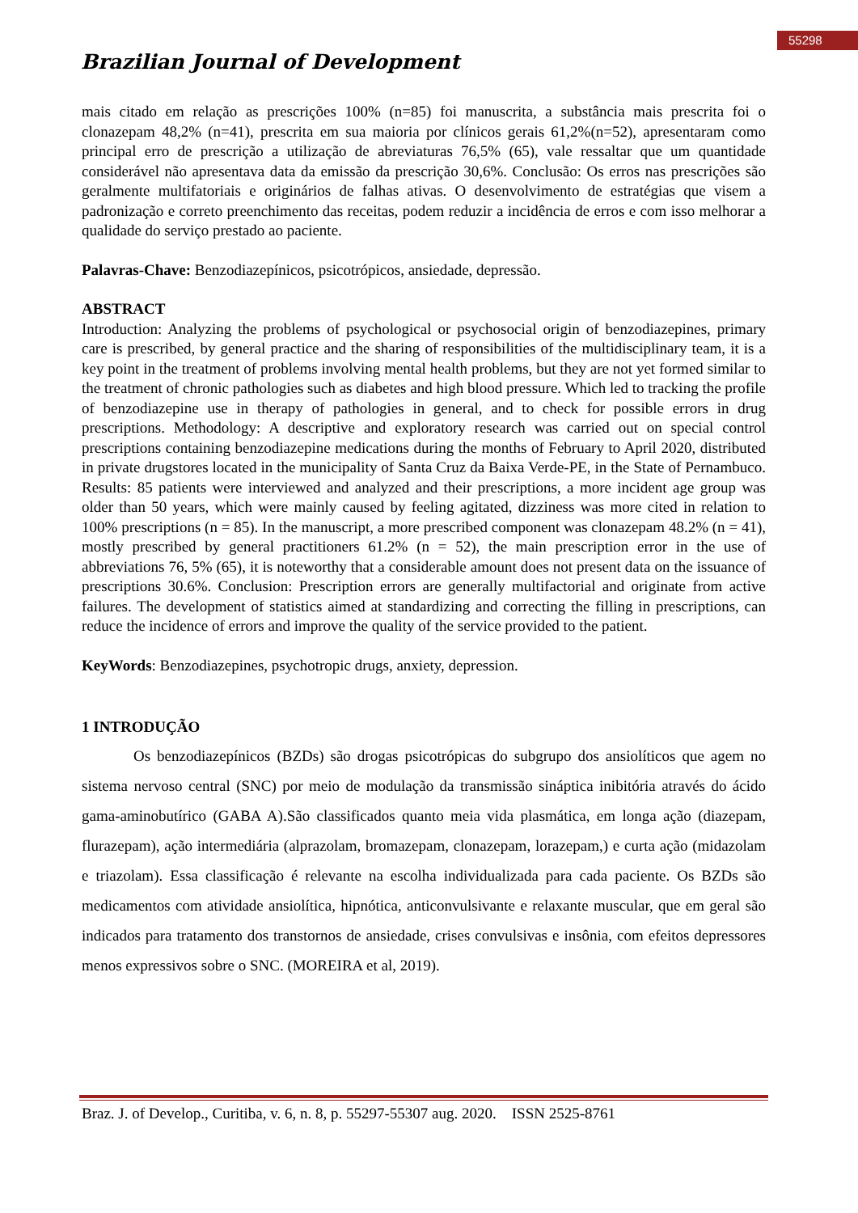55298
Brazilian Journal of Development
mais citado em relação as prescrições 100% (n=85) foi manuscrita, a substância mais prescrita foi o clonazepam 48,2% (n=41), prescrita em sua maioria por clínicos gerais 61,2%(n=52), apresentaram como principal erro de prescrição a utilização de abreviaturas 76,5% (65), vale ressaltar que um quantidade considerável não apresentava data da emissão da prescrição 30,6%. Conclusão: Os erros nas prescrições são geralmente multifatoriais e originários de falhas ativas. O desenvolvimento de estratégias que visem a padronização e correto preenchimento das receitas, podem reduzir a incidência de erros e com isso melhorar a qualidade do serviço prestado ao paciente.
Palavras-Chave: Benzodiazepínicos, psicotrópicos, ansiedade, depressão.
ABSTRACT
Introduction: Analyzing the problems of psychological or psychosocial origin of benzodiazepines, primary care is prescribed, by general practice and the sharing of responsibilities of the multidisciplinary team, it is a key point in the treatment of problems involving mental health problems, but they are not yet formed similar to the treatment of chronic pathologies such as diabetes and high blood pressure. Which led to tracking the profile of benzodiazepine use in therapy of pathologies in general, and to check for possible errors in drug prescriptions. Methodology: A descriptive and exploratory research was carried out on special control prescriptions containing benzodiazepine medications during the months of February to April 2020, distributed in private drugstores located in the municipality of Santa Cruz da Baixa Verde-PE, in the State of Pernambuco. Results: 85 patients were interviewed and analyzed and their prescriptions, a more incident age group was older than 50 years, which were mainly caused by feeling agitated, dizziness was more cited in relation to 100% prescriptions (n = 85). In the manuscript, a more prescribed component was clonazepam 48.2% (n = 41), mostly prescribed by general practitioners 61.2% (n = 52), the main prescription error in the use of abbreviations 76, 5% (65), it is noteworthy that a considerable amount does not present data on the issuance of prescriptions 30.6%. Conclusion: Prescription errors are generally multifactorial and originate from active failures. The development of statistics aimed at standardizing and correcting the filling in prescriptions, can reduce the incidence of errors and improve the quality of the service provided to the patient.
KeyWords: Benzodiazepines, psychotropic drugs, anxiety, depression.
1 INTRODUÇÃO
Os benzodiazepínicos (BZDs) são drogas psicotrópicas do subgrupo dos ansiolíticos que agem no sistema nervoso central (SNC) por meio de modulação da transmissão sináptica inibitória através do ácido gama-aminobutírico (GABA A).São classificados quanto meia vida plasmática, em longa ação (diazepam, flurazepam), ação intermediária (alprazolam, bromazepam, clonazepam, lorazepam,) e curta ação (midazolam e triazolam). Essa classificação é relevante na escolha individualizada para cada paciente. Os BZDs são medicamentos com atividade ansiolítica, hipnótica, anticonvulsivante e relaxante muscular, que em geral são indicados para tratamento dos transtornos de ansiedade, crises convulsivas e insônia, com efeitos depressores menos expressivos sobre o SNC. (MOREIRA et al, 2019).
Braz. J. of Develop., Curitiba, v. 6, n. 8, p. 55297-55307 aug. 2020. ISSN 2525-8761